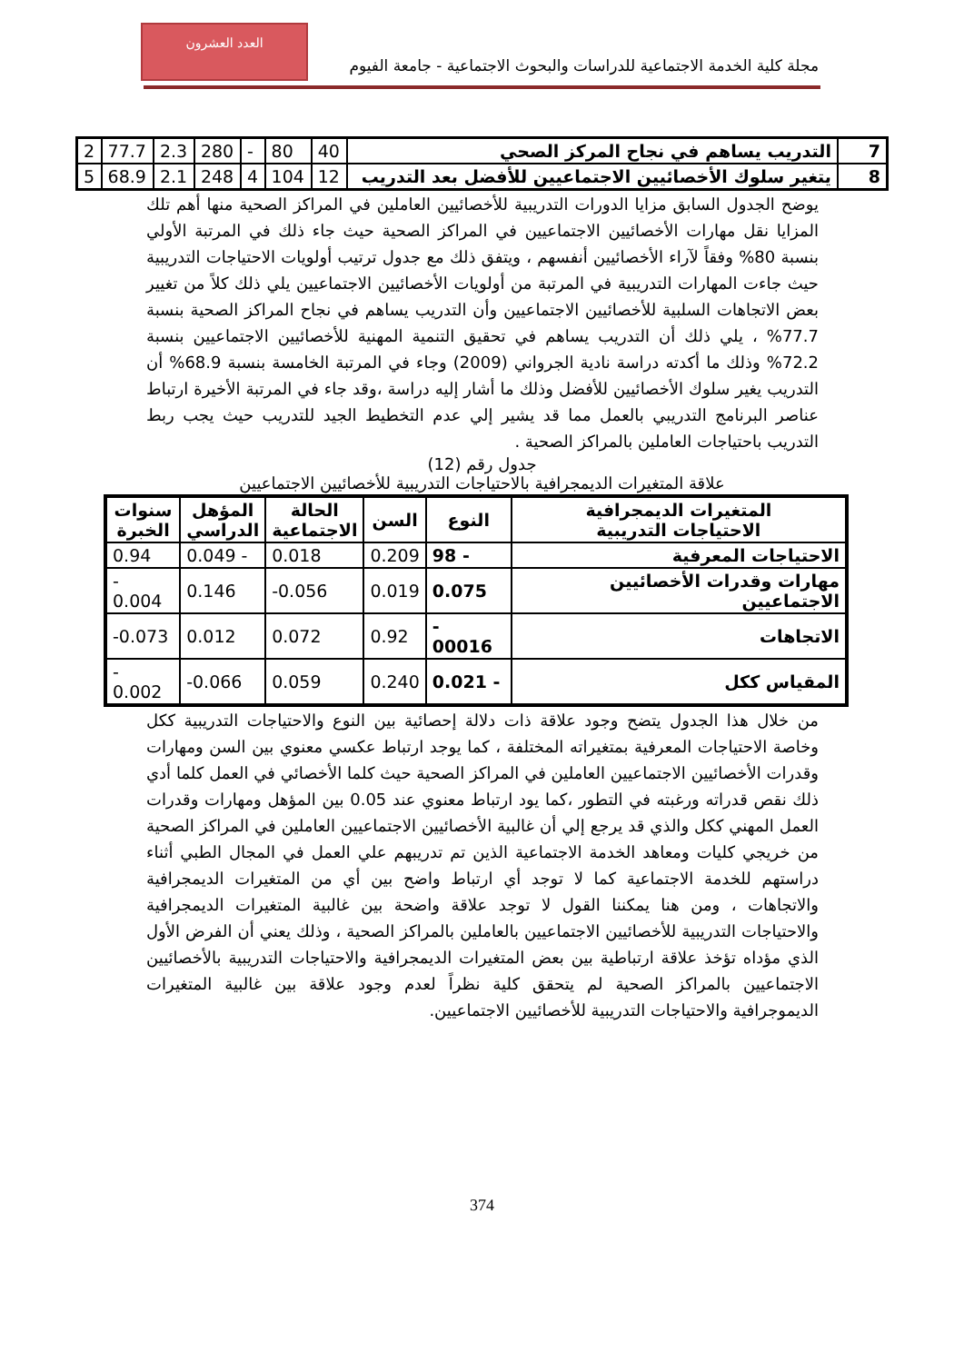العدد العشرون
مجلة كلية الخدمة الاجتماعية للدراسات والبحوث الاجتماعية - جامعة الفيوم
| 7 | التدريب يساهم في نجاح المركز الصحي | 40 | 80 | - | 280 | 2.3 | 77.7 | 2 |
| 8 | يتغير سلوك الأخصائيين الاجتماعيين للأفضل بعد التدريب | 12 | 104 | 4 | 248 | 2.1 | 68.9 | 5 |
يوضح الجدول السابق مزايا الدورات التدريبية للأخصائيين العاملين في المراكز الصحية منها أهم تلك المزايا نقل مهارات الأخصائيين الاجتماعيين في المراكز الصحية حيث جاء ذلك في المرتبة الأولي بنسبة 80% وفقاً لآراء الأخصائيين أنفسهم ، ويتفق ذلك مع جدول ترتيب أولويات الاحتياجات التدريبية حيث جاءت المهارات التدريبية في المرتبة من أولويات الأخصائيين الاجتماعيين يلي ذلك كلاً من تغيير بعض الاتجاهات السلبية للأخصائيين الاجتماعيين وأن التدريب يساهم في نجاح المراكز الصحية بنسبة 77.7% ، يلي ذلك أن التدريب يساهم في تحقيق التنمية المهنية للأخصائيين الاجتماعيين بنسبة 72.2% وذلك ما أكدته دراسة نادية الجرواني (2009) وجاء في المرتبة الخامسة بنسبة 68.9% أن التدريب يغير سلوك الأخصائيين للأفضل وذلك ما أشار إليه دراسة ،وقد جاء في المرتبة الأخيرة ارتباط عناصر البرنامج التدريبي بالعمل مما قد يشير إلي عدم التخطيط الجيد للتدريب حيث يجب ربط التدريب باحتياجات العاملين بالمراكز الصحية .
جدول رقم (12)
علاقة المتغيرات الديمجرافية بالاحتياجات التدريبية للأخصائيين الاجتماعيين
| المتغيرات الديمجرافية الاحتياجات التدريبية | النوع | السن | الحالة الاجتماعية | المؤهل الدراسي | سنوات الخبرة |
| --- | --- | --- | --- | --- | --- |
| الاحتياجات المعرفية | - 98 | 0.209 | 0.018 | - 0.049 | 0.94 |
| مهارات وقدرات الأخصائيين الاجتماعيين | 0.075 | 0.019 | 0.056- | 0.146 | - 0.004 |
| الاتجاهات | - 00016 | 0.92 | 0.072 | 0.012 | 0.073- |
| المقياس ككل | - 0.021 | 0.240 | 0.059 | 0.066- | - 0.002 |
من خلال هذا الجدول يتضح وجود علاقة ذات دلالة إحصائية بين النوع والاحتياجات التدريبية ككل وخاصة الاحتياجات المعرفية بمتغيراته المختلفة ، كما يوجد ارتباط عكسي معنوي بين السن ومهارات وقدرات الأخصائيين الاجتماعيين العاملين في المراكز الصحية حيث كلما الأخصائي في العمل كلما أدي ذلك نقص قدراته ورغبته في التطور ،كما يود ارتباط معنوي عند 0.05 بين المؤهل ومهارات وقدرات العمل المهني ككل والذي قد يرجع إلي أن غالبية الأخصائيين الاجتماعيين العاملين في المراكز الصحية من خريجي كليات ومعاهد الخدمة الاجتماعية الذين تم تدريبهم علي العمل في المجال الطبي أثناء دراستهم للخدمة الاجتماعية كما لا توجد أي ارتباط واضح بين أي من المتغيرات الديمجرافية والاتجاهات ، ومن هنا يمكننا القول لا توجد علاقة واضحة بين غالبية المتغيرات الديمجرافية والاحتياجات التدريبية للأخصائيين الاجتماعيين بالعاملين بالمراكز الصحية ، وذلك يعني أن الفرض الأول الذي مؤداه تؤخذ علاقة ارتباطية بين بعض المتغيرات الديمجرافية والاحتياجات التدريبية بالأخصائيين الاجتماعيين بالمراكز الصحية لم يتحقق كلية نظراً لعدم وجود علاقة بين غالبية المتغيرات الديموجرافية والاحتياجات التدريبية للأخصائيين الاجتماعيين.
374